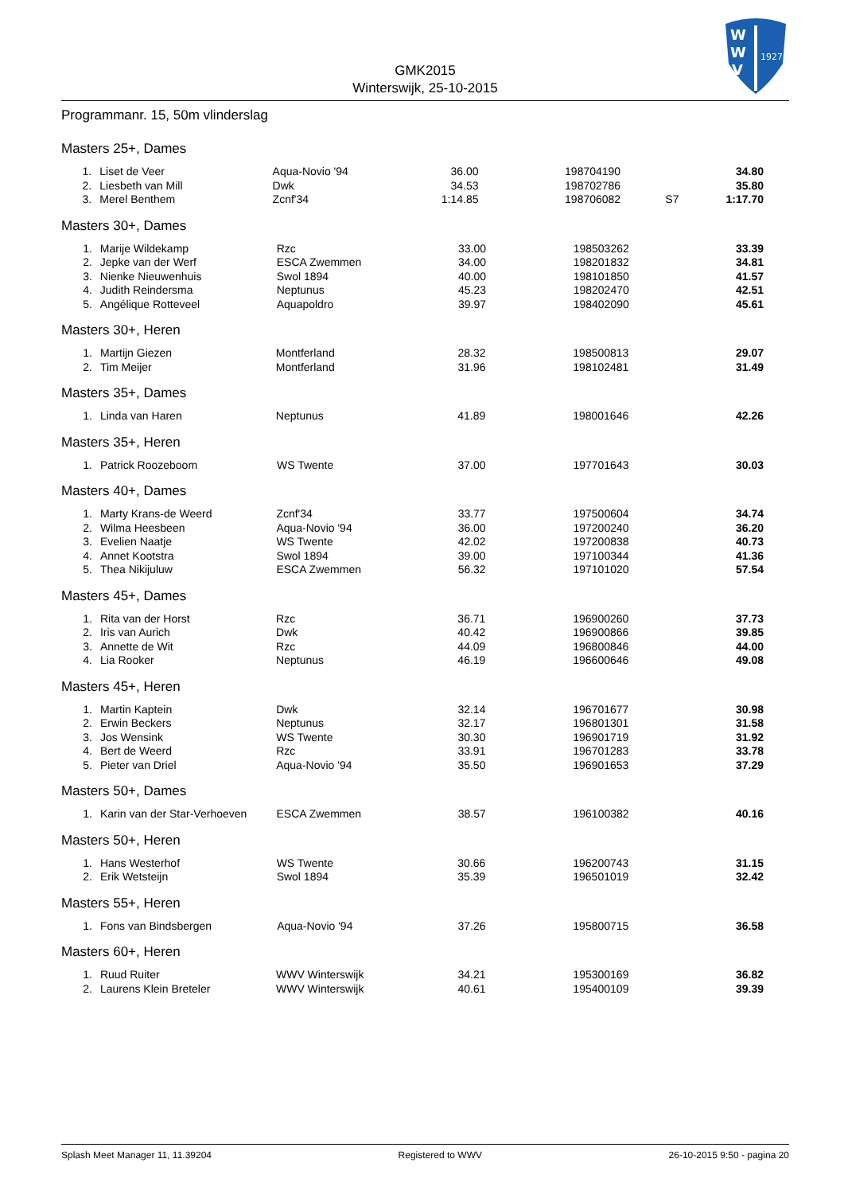W
W
V
1927
GMK2015
Winterswijk, 25-10-2015
Programmanr. 15, 50m vlinderslag
Masters 25+, Dames
| 1. | Liset de Veer | Aqua-Novio '94 | 36.00 | | 198704190 | | 34.80 |
| 2. | Liesbeth van Mill | Dwk | 34.53 | | 198702786 | | 35.80 |
| 3. | Merel Benthem | Zcnf'34 | 1:14.85 | | 198706082 | S7 | 1:17.70 |
Masters 30+, Dames
| 1. | Marije Wildekamp | Rzc | 33.00 | | 198503262 | | 33.39 |
| 2. | Jepke van der Werf | ESCA Zwemmen | 34.00 | | 198201832 | | 34.81 |
| 3. | Nienke Nieuwenhuis | Swol 1894 | 40.00 | | 198101850 | | 41.57 |
| 4. | Judith Reindersma | Neptunus | 45.23 | | 198202470 | | 42.51 |
| 5. | Angélique Rotteveel | Aquapoldro | 39.97 | | 198402090 | | 45.61 |
Masters 30+, Heren
| 1. | Martijn Giezen | Montferland | 28.32 | | 198500813 | | 29.07 |
| 2. | Tim Meijer | Montferland | 31.96 | | 198102481 | | 31.49 |
Masters 35+, Dames
| 1. | Linda van Haren | Neptunus | 41.89 | | 198001646 | | 42.26 |
Masters 35+, Heren
| 1. | Patrick Roozeboom | WS Twente | 37.00 | | 197701643 | | 30.03 |
Masters 40+, Dames
| 1. | Marty Krans-de Weerd | Zcnf'34 | 33.77 | | 197500604 | | 34.74 |
| 2. | Wilma Heesbeen | Aqua-Novio '94 | 36.00 | | 197200240 | | 36.20 |
| 3. | Evelien Naatje | WS Twente | 42.02 | | 197200838 | | 40.73 |
| 4. | Annet Kootstra | Swol 1894 | 39.00 | | 197100344 | | 41.36 |
| 5. | Thea Nikijuluw | ESCA Zwemmen | 56.32 | | 197101020 | | 57.54 |
Masters 45+, Dames
| 1. | Rita van der Horst | Rzc | 36.71 | | 196900260 | | 37.73 |
| 2. | Iris van Aurich | Dwk | 40.42 | | 196900866 | | 39.85 |
| 3. | Annette de Wit | Rzc | 44.09 | | 196800846 | | 44.00 |
| 4. | Lia Rooker | Neptunus | 46.19 | | 196600646 | | 49.08 |
Masters 45+, Heren
| 1. | Martin Kaptein | Dwk | 32.14 | | 196701677 | | 30.98 |
| 2. | Erwin Beckers | Neptunus | 32.17 | | 196801301 | | 31.58 |
| 3. | Jos Wensink | WS Twente | 30.30 | | 196901719 | | 31.92 |
| 4. | Bert de Weerd | Rzc | 33.91 | | 196701283 | | 33.78 |
| 5. | Pieter van Driel | Aqua-Novio '94 | 35.50 | | 196901653 | | 37.29 |
Masters 50+, Dames
| 1. | Karin van der Star-Verhoeven | ESCA Zwemmen | 38.57 | | 196100382 | | 40.16 |
Masters 50+, Heren
| 1. | Hans Westerhof | WS Twente | 30.66 | | 196200743 | | 31.15 |
| 2. | Erik Wetsteijn | Swol 1894 | 35.39 | | 196501019 | | 32.42 |
Masters 55+, Heren
| 1. | Fons van Bindsbergen | Aqua-Novio '94 | 37.26 | | 195800715 | | 36.58 |
Masters 60+, Heren
| 1. | Ruud Ruiter | WWV Winterswijk | 34.21 | | 195300169 | | 36.82 |
| 2. | Laurens Klein Breteler | WWV Winterswijk | 40.61 | | 195400109 | | 39.39 |
Splash Meet Manager 11, 11.39204 Registered to WWV 26-10-2015 9:50 - pagina 20